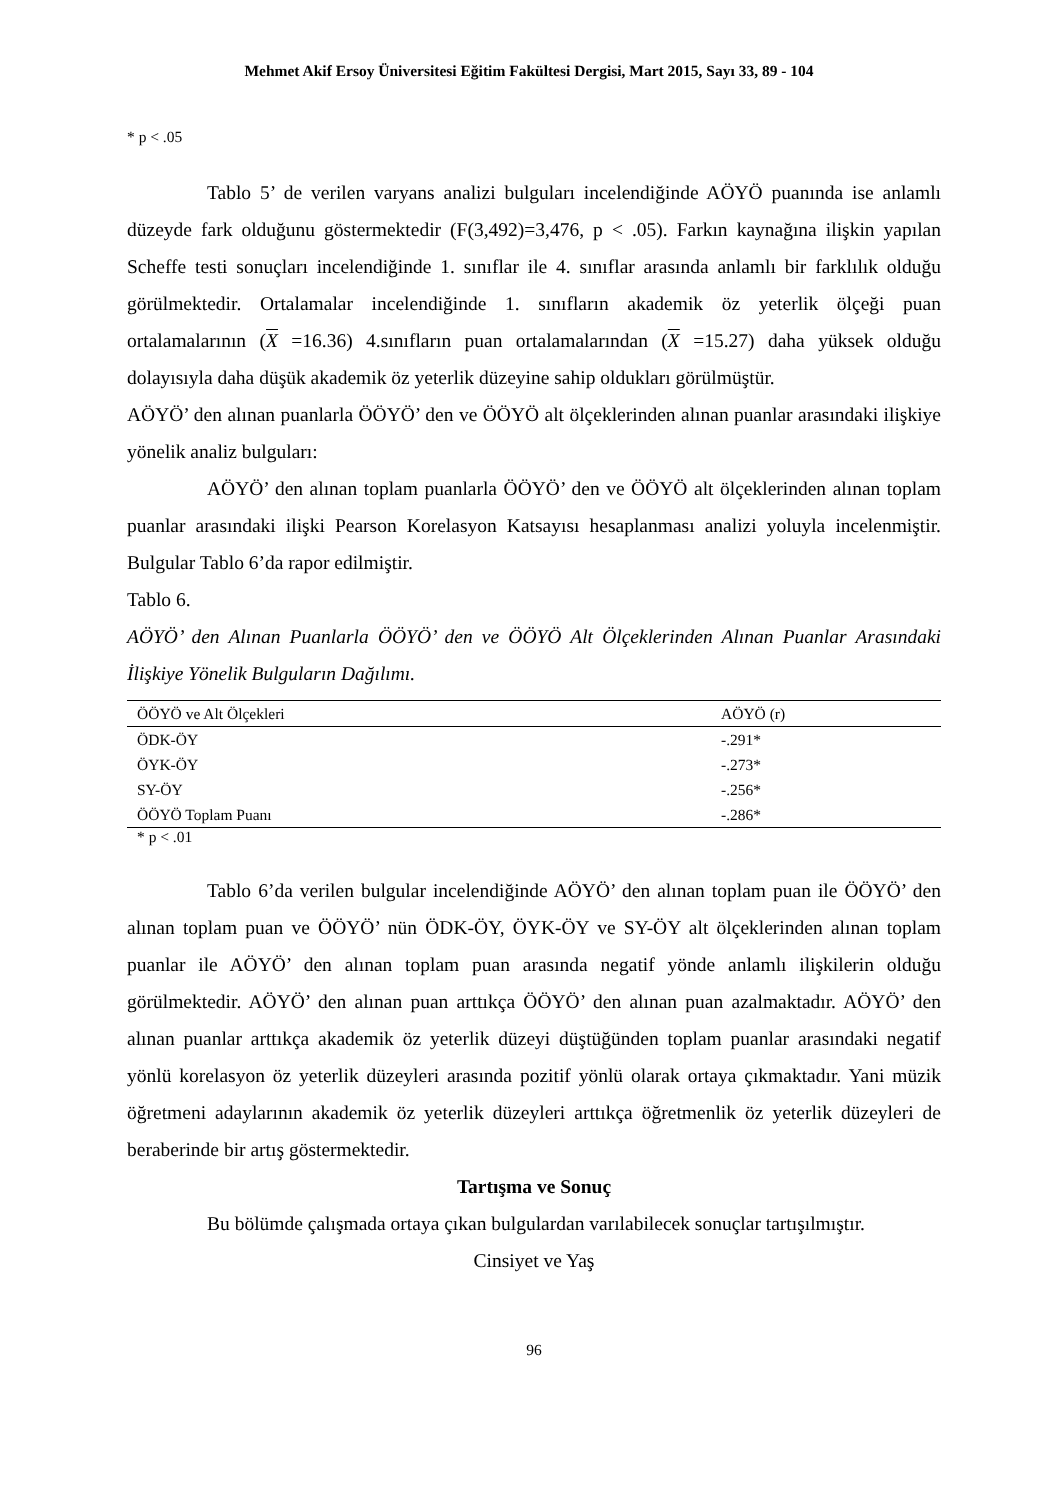Mehmet Akif Ersoy Üniversitesi Eğitim Fakültesi Dergisi, Mart 2015, Sayı 33, 89 - 104
* p < .05
Tablo 5’ de verilen varyans analizi bulguları incelendiğinde AÖYÖ puanında ise anlamlı düzeyde fark olduğunu göstermektedir (F(3,492)=3,476, p < .05). Farkın kaynağına ilişkin yapılan Scheffe testi sonuçları incelendiğinde 1. sınıflar ile 4. sınıflar arasında anlamlı bir farklılık olduğu görülmektedir. Ortalamalar incelendiğinde 1. sınıfların akademik öz yeterlik ölçeği puan ortalamalarının (X =16.36) 4.sınıfların puan ortalamalarından (X =15.27) daha yüksek olduğu dolayısıyla daha düşük akademik öz yeterlik düzeyine sahip oldukları görülmüştür.
AÖYÖ’ den alınan puanlarla ÖÖYÖ’ den ve ÖÖYÖ alt ölçeklerinden alınan puanlar arasındaki ilişkiye yönelik analiz bulguları:
AÖYÖ’ den alınan toplam puanlarla ÖÖYÖ’ den ve ÖÖYÖ alt ölçeklerinden alınan toplam puanlar arasındaki ilişki Pearson Korelasyon Katsayısı hesaplanması analizi yoluyla incelenmiştir. Bulgular Tablo 6’da rapor edilmiştir.
Tablo 6.
AÖYÖ’ den Alınan Puanlarla ÖÖYÖ’ den ve ÖÖYÖ Alt Ölçeklerinden Alınan Puanlar Arasındaki İlişkiye Yönelik Bulguların Dağılımı.
| ÖÖYÖ ve Alt Ölçekleri | AÖYÖ (r) |
| --- | --- |
| ÖDK-ÖY | -.291* |
| ÖYK-ÖY | -.273* |
| SY-ÖY | -.256* |
| ÖÖYÖ Toplam Puanı | -.286* |
* p < .01
Tablo 6’da verilen bulgular incelendiğinde AÖYÖ’ den alınan toplam puan ile ÖÖYÖ’ den alınan toplam puan ve ÖÖYÖ’ nün ÖDK-ÖY, ÖYK-ÖY ve SY-ÖY alt ölçeklerinden alınan toplam puanlar ile AÖYÖ’ den alınan toplam puan arasında negatif yönde anlamlı ilişkilerin olduğu görülmektedir. AÖYÖ’ den alınan puan arttıkça ÖÖYÖ’ den alınan puan azalmaktadır. AÖYÖ’ den alınan puanlar arttıkça akademik öz yeterlik düzeyi düştüğünden toplam puanlar arasındaki negatif yönlü korelasyon öz yeterlik düzeyleri arasında pozitif yönlü olarak ortaya çıkmaktadır. Yani müzik öğretmeni adaylarının akademik öz yeterlik düzeyleri arttıkça öğretmenlik öz yeterlik düzeyleri de beraberinde bir artış göstermektedir.
Tartışma ve Sonuç
Bu bölümde çalışmada ortaya çıkan bulgulardan varılabilecek sonuçlar tartışılmıştır.
Cinsiyet ve Yaş
96